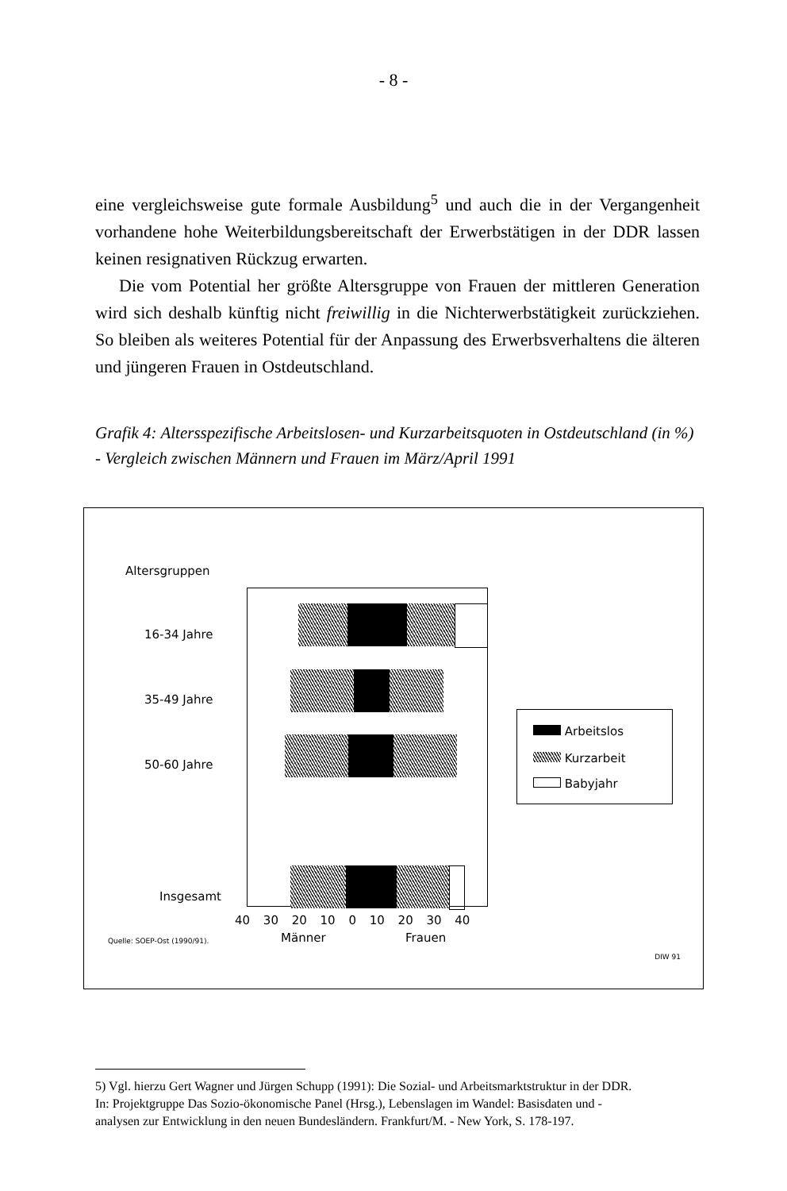- 8 -
eine vergleichsweise gute formale Ausbildung<sup>5</sup> und auch die in der Vergangenheit vorhandene hohe Weiterbildungsbereitschaft der Erwerbstätigen in der DDR lassen keinen resignativen Rückzug erwarten.
Die vom Potential her größte Altersgruppe von Frauen der mittleren Generation wird sich deshalb künftig nicht freiwillig in die Nichterwerbstätigkeit zurückziehen. So bleiben als weiteres Potential für der Anpassung des Erwerbsverhaltens die älteren und jüngeren Frauen in Ostdeutschland.
Grafik 4: Altersspezifische Arbeitslosen- und Kurzarbeitsquoten in Ostdeutschland (in %) - Vergleich zwischen Männern und Frauen im März/April 1991
Altersgruppen
16-34 Jahre
35-49 Jahre
50-60 Jahre
Insgesamt
40 30 20 10 0 10 20 30 40
Quelle: SOEP-Ost (1990/91). Männer Frauen
DIW 91
Arbeitslos
Kurzarbeit
Babyjahr
5) Vgl. hierzu Gert Wagner und Jürgen Schupp (1991): Die Sozial- und Arbeitsmarktstruktur in der DDR. In: Projektgruppe Das Sozio-ökonomische Panel (Hrsg.), Lebenslagen im Wandel: Basisdaten und -analysen zur Entwicklung in den neuen Bundesländern. Frankfurt/M. - New York, S. 178-197.